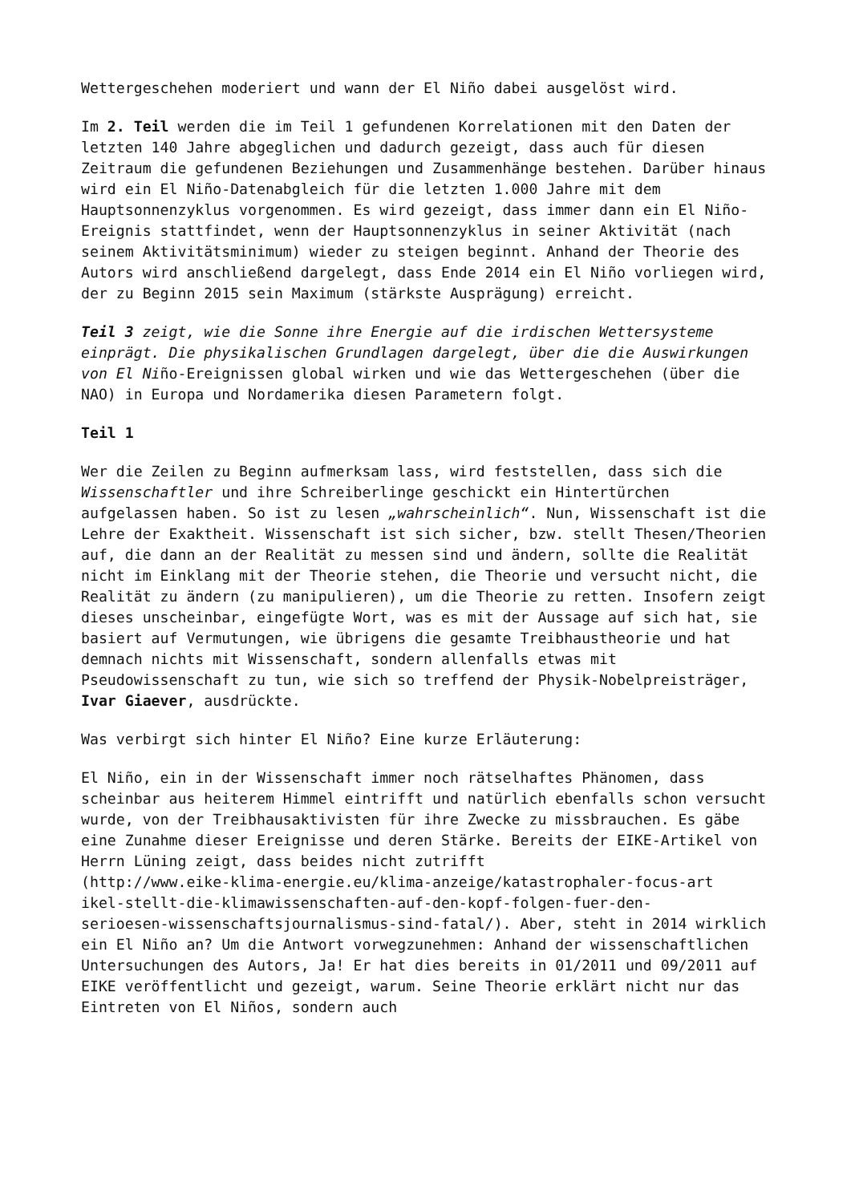Wettergeschehen moderiert und wann der El Niño dabei ausgelöst wird.
Im 2. Teil werden die im Teil 1 gefundenen Korrelationen mit den Daten der letzten 140 Jahre abgeglichen und dadurch gezeigt, dass auch für diesen Zeitraum die gefundenen Beziehungen und Zusammenhänge bestehen. Darüber hinaus wird ein El Niño-Datenabgleich für die letzten 1.000 Jahre mit dem Hauptsonnenzyklus vorgenommen. Es wird gezeigt, dass immer dann ein El Niño-Ereignis stattfindet, wenn der Hauptsonnenzyklus in seiner Aktivität (nach seinem Aktivitätsminimum) wieder zu steigen beginnt. Anhand der Theorie des Autors wird anschließend dargelegt, dass Ende 2014 ein El Niño vorliegen wird, der zu Beginn 2015 sein Maximum (stärkste Ausprägung) erreicht.
Teil 3 zeigt, wie die Sonne ihre Energie auf die irdischen Wettersysteme einprägt. Die physikalischen Grundlagen dargelegt, über die die Auswirkungen von El Niño-Ereignissen global wirken und wie das Wettergeschehen (über die NAO) in Europa und Nordamerika diesen Parametern folgt.
Teil 1
Wer die Zeilen zu Beginn aufmerksam lass, wird feststellen, dass sich die Wissenschaftler und ihre Schreiberlinge geschickt ein Hintertürchen aufgelassen haben. So ist zu lesen „wahrscheinlich“. Nun, Wissenschaft ist die Lehre der Exaktheit. Wissenschaft ist sich sicher, bzw. stellt Thesen/Theorien auf, die dann an der Realität zu messen sind und ändern, sollte die Realität nicht im Einklang mit der Theorie stehen, die Theorie und versucht nicht, die Realität zu ändern (zu manipulieren), um die Theorie zu retten. Insofern zeigt dieses unscheinbar, eingefügte Wort, was es mit der Aussage auf sich hat, sie basiert auf Vermutungen, wie übrigens die gesamte Treibhaustheorie und hat demnach nichts mit Wissenschaft, sondern allenfalls etwas mit Pseudowissenschaft zu tun, wie sich so treffend der Physik-Nobelpreisträger, Ivar Giaever, ausdrückte.
Was verbirgt sich hinter El Niño? Eine kurze Erläuterung:
El Niño, ein in der Wissenschaft immer noch rätselhaftes Phänomen, dass scheinbar aus heiterem Himmel eintrifft und natürlich ebenfalls schon versucht wurde, von der Treibhausaktivisten für ihre Zwecke zu missbrauchen. Es gäbe eine Zunahme dieser Ereignisse und deren Stärke. Bereits der EIKE-Artikel von Herrn Lüning zeigt, dass beides nicht zutrifft
(http://www.eike-klima-energie.eu/klima-anzeige/katastrophaler-focus-art
ikel-stellt-die-klimawissenschaften-auf-den-kopf-folgen-fuer-den-
serioesen-wissenschaftsjournalismus-sind-fatal/). Aber, steht in 2014 wirklich ein El Niño an? Um die Antwort vorwegzunehmen: Anhand der wissenschaftlichen Untersuchungen des Autors, Ja! Er hat dies bereits in 01/2011 und 09/2011 auf EIKE veröffentlicht und gezeigt, warum. Seine Theorie erklärt nicht nur das Eintreten von El Niños, sondern auch